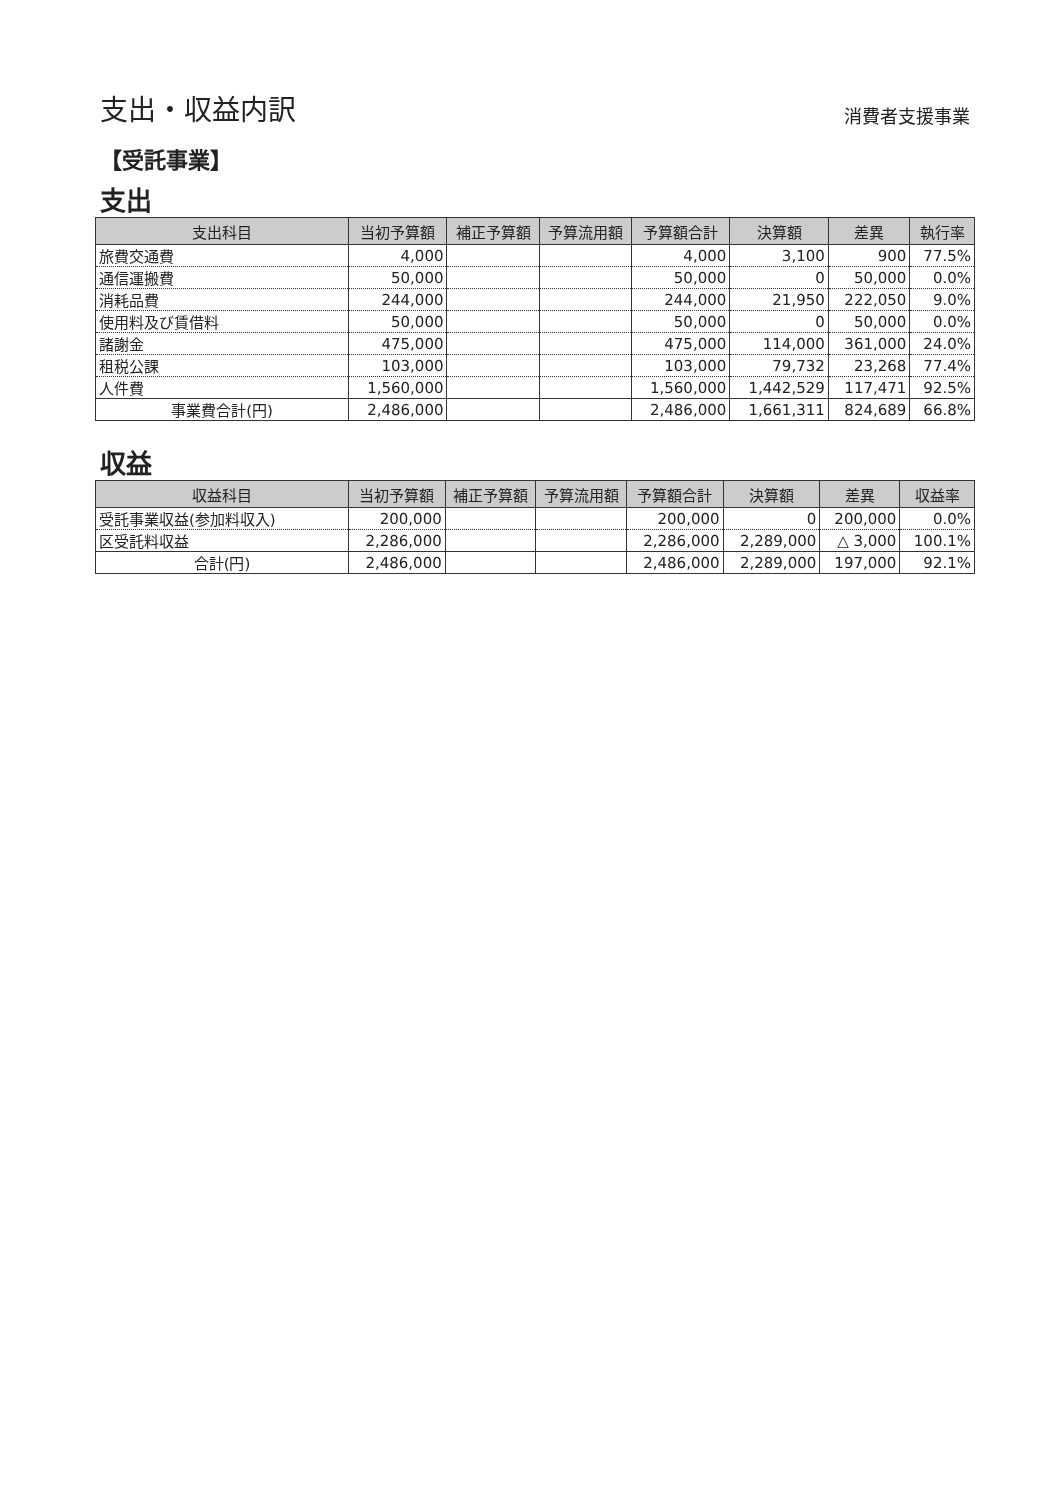支出・収益内訳
消費者支援事業
【受託事業】
支出
| 支出科目 | 当初予算額 | 補正予算額 | 予算流用額 | 予算額合計 | 決算額 | 差異 | 執行率 |
| --- | --- | --- | --- | --- | --- | --- | --- |
| 旅費交通費 | 4,000 | | | 4,000 | 3,100 | 900 | 77.5% |
| 通信運搬費 | 50,000 | | | 50,000 | 0 | 50,000 | 0.0% |
| 消耗品費 | 244,000 | | | 244,000 | 21,950 | 222,050 | 9.0% |
| 使用料及び賃借料 | 50,000 | | | 50,000 | 0 | 50,000 | 0.0% |
| 諸謝金 | 475,000 | | | 475,000 | 114,000 | 361,000 | 24.0% |
| 租税公課 | 103,000 | | | 103,000 | 79,732 | 23,268 | 77.4% |
| 人件費 | 1,560,000 | | | 1,560,000 | 1,442,529 | 117,471 | 92.5% |
| 事業費合計(円) | 2,486,000 | | | 2,486,000 | 1,661,311 | 824,689 | 66.8% |
収益
| 収益科目 | 当初予算額 | 補正予算額 | 予算流用額 | 予算額合計 | 決算額 | 差異 | 収益率 |
| --- | --- | --- | --- | --- | --- | --- | --- |
| 受託事業収益(参加料収入) | 200,000 | | | 200,000 | 0 | 200,000 | 0.0% |
| 区受託料収益 | 2,286,000 | | | 2,286,000 | 2,289,000 | △ 3,000 | 100.1% |
| 合計(円) | 2,486,000 | | | 2,486,000 | 2,289,000 | 197,000 | 92.1% |